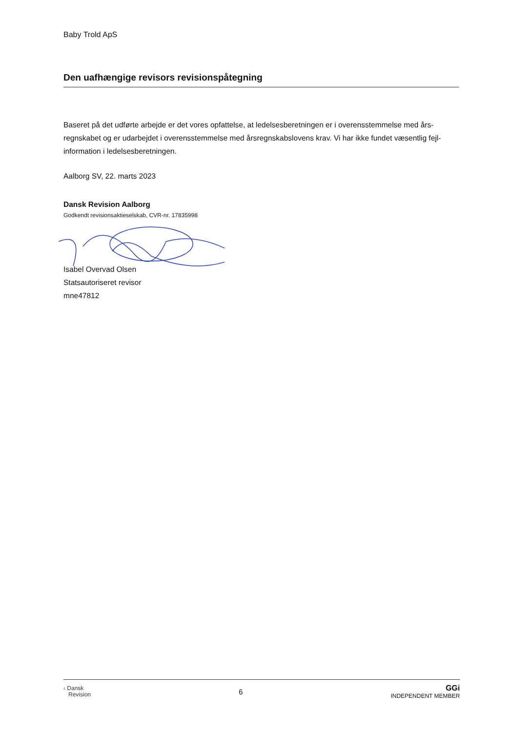Baby Trold ApS
Den uafhængige revisors revisionspåtegning
Baseret på det udførte arbejde er det vores opfattelse, at ledelsesberetningen er i overensstemmelse med års-regnskabet og er udarbejdet i overensstemmelse med årsregnskabslovens krav. Vi har ikke fundet væsentlig fejl-information i ledelsesberetningen.
Aalborg SV, 22. marts 2023
Dansk Revision Aalborg
Godkendt revisionsaktieselskab, CVR-nr. 17835998
Isabel Overvad Olsen
Statsautoriseret revisor
mne47812
‹ Dansk
Revision
6
GGi
INDEPENDENT MEMBER